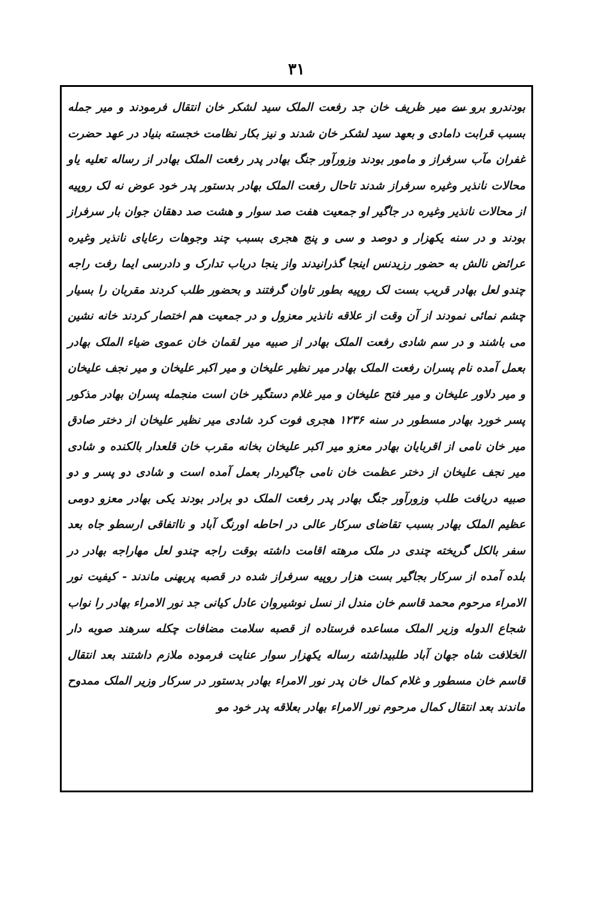۳۱
بودندرو برو سے میر ظریف خان جد رفعت الملک سید لشکر خان انتقال فرمودند و میر جمله بسبب قرابت دامادی و بعهد سید لشکر خان شدند و نیز بکار نظامت خجسته بنیاد در عهد حضرت غفران مآب سرفراز و مامور بودند وزورآور جنگ بهادر پدر رفعت الملک بهادر از رساله تعلیه یاو محالات نانذیر وغیره سرفراز شدند تاحال رفعت الملک بهادر بدستور پدر خود عوض نه لک روپیه از محالات نانذیر وغیره در جاگیر او جمعیت هفت صد سوار و هشت صد دهقان جوان بار سرفراز بودند و در سنه یکهزار و دوصد و سی و پنج هجری بسبب چند وجوهات رعایای نانذیر وغیره عرائض نالش به حضور رزیدنس اینجا گذرانیدند واز ینجا درباب تدارک و دادرسی ایما رفت راجه چندو لعل بهادر قریب بست لک روپیه بطور تاوان گرفتند و بحضور طلب کردند مقربان را بسیار چشم نمائی نمودند از آن وقت از علاقه نانذیر معزول و در جمعیت هم اختصار کردند خانه نشین می باشند و در سم شادی رفعت الملک بهادر از صبیه میر لقمان خان عموی ضیاء الملک بهادر بعمل آمده نام پسران رفعت الملک بهادر میر نظیر علیخان و میر اکبر علیخان و میر نجف علیخان و میر دلاور علیخان و میر فتح علیخان و میر غلام دستگیر خان است منجمله پسران بهادر مذکور پسر خورد بهادر مسطور در سنه ۱۲۳۶ هجری فوت کرد شادی میر نظیر علیخان از دختر صادق میر خان نامی از اقربایان بهادر معزو میر اکبر علیخان بخانه مقرب خان قلعدار بالکنده و شادی میر نجف علیخان از دختر عظمت خان نامی جاگیردار بعمل آمده است و شادی دو پسر و دو صبیه دریافت طلب وزورآور جنگ بهادر پدر رفعت الملک دو برادر بودند یکی بهادر معزو دومی عظیم الملک بهادر بسبب تقاضای سرکار عالی در احاطه اورنگ آباد و نااتفاقی ارسطو جاه بعد سفر بالکل گریخته چندی در ملک مرهته اقامت داشته بوقت راجه چندو لعل مهاراجه بهادر در بلده آمده از سرکار بجاگیر بست هزار روپیه سرفراز شده در قصبه پربهنی ماندند - کیفیت نور الامراء مرحوم محمد قاسم خان مندل از نسل نوشیروان عادل کیانی جد نور الامراء بهادر را نواب شجاع الدوله وزیر الملک مساعده فرستاده از قصبه سلامت مضافات چکله سرهند صوبه دار الخلافت شاه جهان آباد طلبیداشته رساله یکهزار سوار عنایت فرموده ملازم داشتند بعد انتقال قاسم خان مسطور و غلام کمال خان پدر نور الامراء بهادر بدستور در سرکار وزیر الملک ممدوح ماندند بعد انتقال کمال مرحوم نور الامراء بهادر بعلاقه پدر خود مو